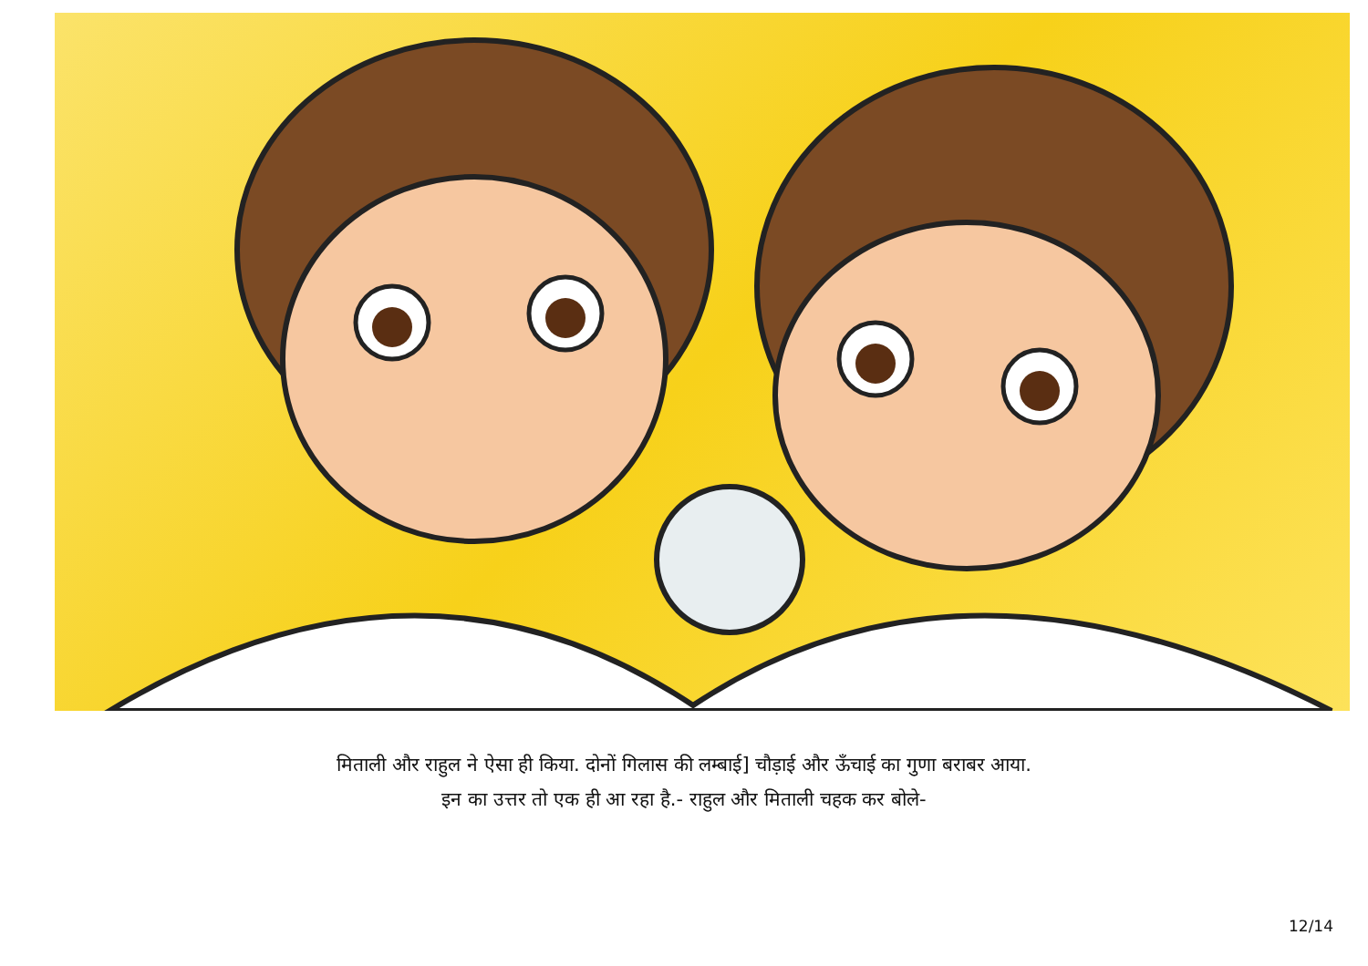मिताली और राहुल ने ऐसा ही किया. दोनों गिलास की लम्बाई] चौड़ाई और ऊँचाई का गुणा बराबर आया.
इन का उत्तर तो एक ही आ रहा है.- राहुल और मिताली चहक कर बोले-
12/14